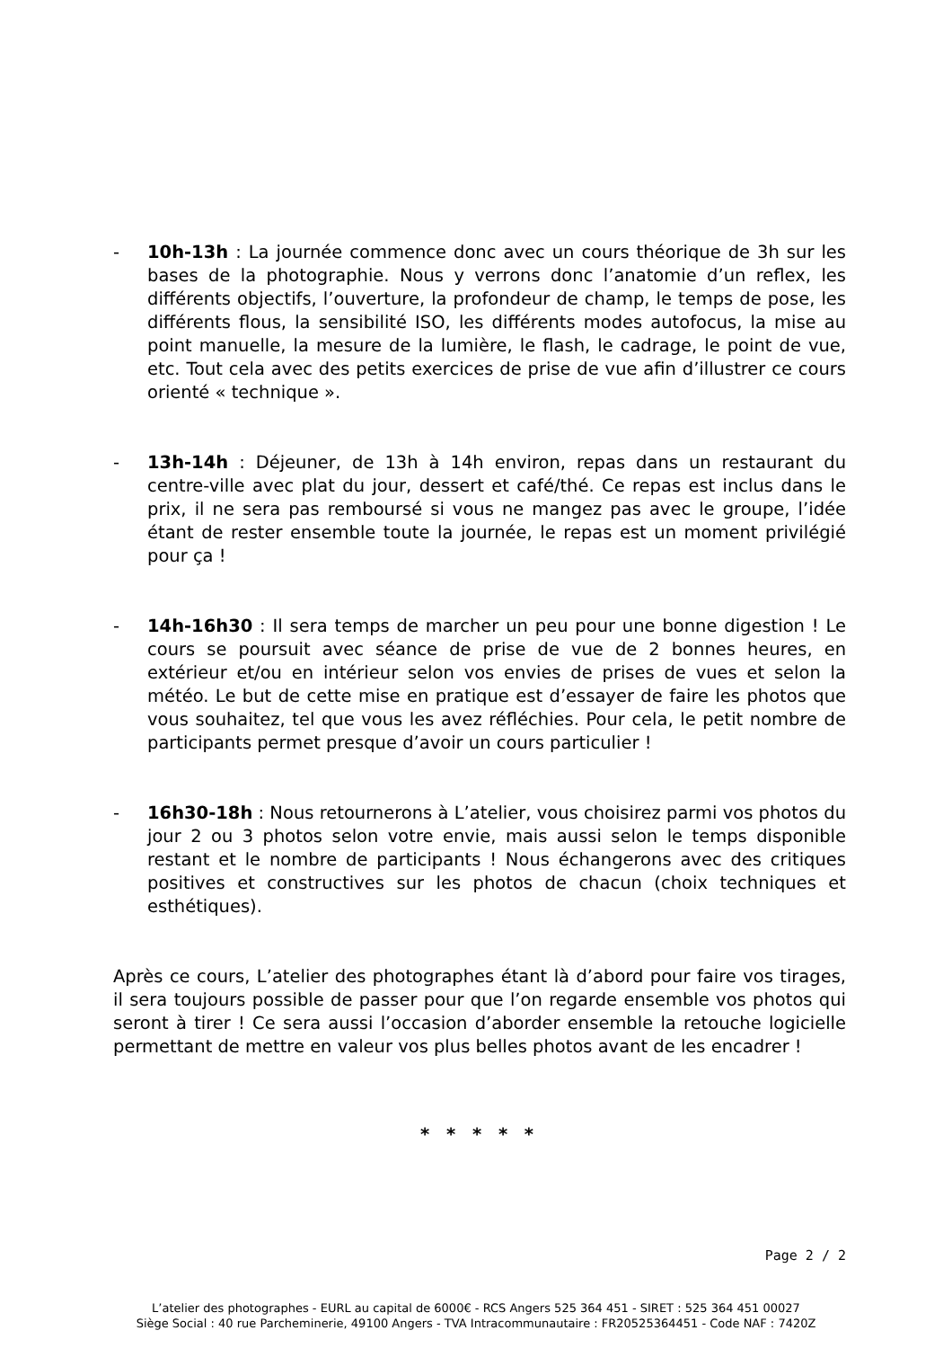- 10h-13h : La journée commence donc avec un cours théorique de 3h sur les bases de la photographie. Nous y verrons donc l’anatomie d’un reflex, les différents objectifs, l’ouverture, la profondeur de champ, le temps de pose, les différents flous, la sensibilité ISO, les différents modes autofocus, la mise au point manuelle, la mesure de la lumière, le flash, le cadrage, le point de vue, etc. Tout cela avec des petits exercices de prise de vue afin d’illustrer ce cours orienté « technique ».
- 13h-14h : Déjeuner, de 13h à 14h environ, repas dans un restaurant du centre-ville avec plat du jour, dessert et café/thé. Ce repas est inclus dans le prix, il ne sera pas remboursé si vous ne mangez pas avec le groupe, l’idée étant de rester ensemble toute la journée, le repas est un moment privilégié pour ça !
- 14h-16h30 : Il sera temps de marcher un peu pour une bonne digestion ! Le cours se poursuit avec séance de prise de vue de 2 bonnes heures, en extérieur et/ou en intérieur selon vos envies de prises de vues et selon la météo. Le but de cette mise en pratique est d’essayer de faire les photos que vous souhaitez, tel que vous les avez réfléchies. Pour cela, le petit nombre de participants permet presque d’avoir un cours particulier !
- 16h30-18h : Nous retournerons à L’atelier, vous choisirez parmi vos photos du jour 2 ou 3 photos selon votre envie, mais aussi selon le temps disponible restant et le nombre de participants ! Nous échangerons avec des critiques positives et constructives sur les photos de chacun (choix techniques et esthétiques).
Après ce cours, L’atelier des photographes étant là d’abord pour faire vos tirages, il sera toujours possible de passer pour que l’on regarde ensemble vos photos qui seront à tirer ! Ce sera aussi l’occasion d’aborder ensemble la retouche logicielle permettant de mettre en valeur vos plus belles photos avant de les encadrer !
* * * * *
Page 2 / 2
L’atelier des photographes - EURL au capital de 6000€ - RCS Angers 525 364 451 - SIRET : 525 364 451 00027
Siège Social : 40 rue Parcheminerie, 49100 Angers - TVA Intracommunautaire : FR20525364451 - Code NAF : 7420Z